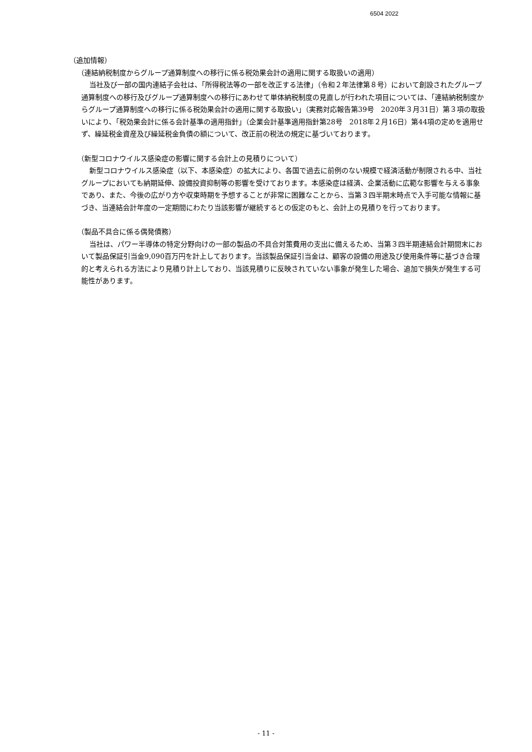6504 2022
（追加情報）
（連結納税制度からグループ通算制度への移行に係る税効果会計の適用に関する取扱いの適用）
当社及び一部の国内連結子会社は、「所得税法等の一部を改正する法律」（令和２年法律第８号）において創設されたグループ通算制度への移行及びグループ通算制度への移行にあわせて単体納税制度の見直しが行われた項目については、「連結納税制度からグループ通算制度への移行に係る税効果会計の適用に関する取扱い」（実務対応報告第39号　2020年３月31日）第３項の取扱いにより、「税効果会計に係る会計基準の適用指針」（企業会計基準適用指針第28号　2018年２月16日）第44項の定めを適用せず、繰延税金資産及び繰延税金負債の額について、改正前の税法の規定に基づいております。
（新型コロナウイルス感染症の影響に関する会計上の見積りについて）
新型コロナウイルス感染症（以下、本感染症）の拡大により、各国で過去に前例のない規模で経済活動が制限される中、当社グループにおいても納期延伸、設備投資抑制等の影響を受けております。本感染症は経済、企業活動に広範な影響を与える事象であり、また、今後の広がり方や収束時期を予想することが非常に困難なことから、当第３四半期末時点で入手可能な情報に基づき、当連結会計年度の一定期間にわたり当該影響が継続するとの仮定のもと、会計上の見積りを行っております。
（製品不具合に係る偶発債務）
当社は、パワー半導体の特定分野向けの一部の製品の不具合対策費用の支出に備えるため、当第３四半期連結会計期間末において製品保証引当金9,090百万円を計上しております。当該製品保証引当金は、顧客の設備の用途及び使用条件等に基づき合理的と考えられる方法により見積り計上しており、当該見積りに反映されていない事象が発生した場合、追加で損失が発生する可能性があります。
- 11 -